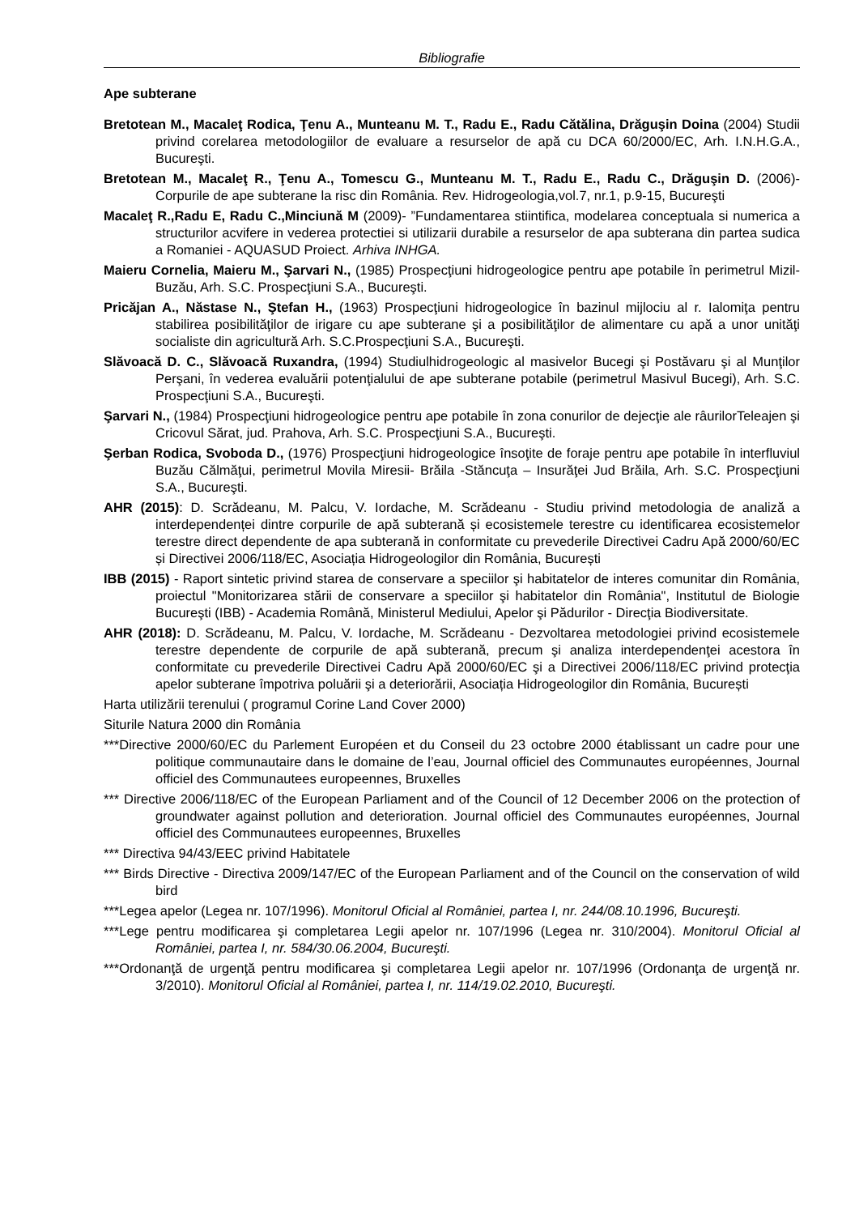Bibliografie
Ape subterane
Bretotean M., Macaleţ Rodica, Ţenu A., Munteanu M. T., Radu E., Radu Cătălina, Drăguşin Doina (2004) Studii privind corelarea metodologiilor de evaluare a resurselor de apă cu DCA 60/2000/EC, Arh. I.N.H.G.A., Bucureşti.
Bretotean M., Macaleţ R., Ţenu A., Tomescu G., Munteanu M. T., Radu E., Radu C., Drăguşin D. (2006)- Corpurile de ape subterane la risc din România. Rev. Hidrogeologia,vol.7, nr.1, p.9-15, Bucureşti
Macaleţ R.,Radu E, Radu C.,Minciună M (2009)- ”Fundamentarea stiintifica, modelarea conceptuala si numerica a structurilor acvifere in vederea protectiei si utilizarii durabile a resurselor de apa subterana din partea sudica a Romaniei - AQUASUD Proiect. Arhiva INHGA.
Maieru Cornelia, Maieru M., Şarvari N., (1985) Prospecţiuni hidrogeologice pentru ape potabile în perimetrul Mizil-Buzău, Arh. S.C. Prospecţiuni S.A., Bucureşti.
Pricăjan A., Năstase N., Ştefan H., (1963) Prospecţiuni hidrogeologice în bazinul mijlociu al r. Ialomiţa pentru stabilirea posibilităţilor de irigare cu ape subterane şi a posibilităţilor de alimentare cu apă a unor unităţi socialiste din agricultură Arh. S.C.Prospecţiuni S.A., Bucureşti.
Slăvoacă D. C., Slăvoacă Ruxandra, (1994) Studiulhidrogeologic al masivelor Bucegi şi Postăvaru şi al Munţilor Perşani, în vederea evaluării potenţialului de ape subterane potabile (perimetrul Masivul Bucegi), Arh. S.C. Prospecţiuni S.A., Bucureşti.
Şarvari N., (1984) Prospecţiuni hidrogeologice pentru ape potabile în zona conurilor de dejecţie ale râurilorTeleajen şi Cricovul Sărat, jud. Prahova, Arh. S.C. Prospecţiuni S.A., Bucureşti.
Şerban Rodica, Svoboda D., (1976) Prospecţiuni hidrogeologice însoţite de foraje pentru ape potabile în interfluviul Buzău Călmăţui, perimetrul Movila Miresii- Brăila -Stăncuţa – Insurăţei Jud Brăila, Arh. S.C. Prospecţiuni S.A., Bucureşti.
AHR (2015): D. Scrădeanu, M. Palcu, V. Iordache, M. Scrădeanu - Studiu privind metodologia de analiză a interdependenței dintre corpurile de apă subterană și ecosistemele terestre cu identificarea ecosistemelor terestre direct dependente de apa subterană in conformitate cu prevederile Directivei Cadru Apă 2000/60/EC și Directivei 2006/118/EC, Asociația Hidrogeologilor din România, București
IBB (2015) - Raport sintetic privind starea de conservare a speciilor şi habitatelor de interes comunitar din România, proiectul "Monitorizarea stării de conservare a speciilor şi habitatelor din România", Institutul de Biologie Bucureşti (IBB) - Academia Română, Ministerul Mediului, Apelor şi Pădurilor - Direcţia Biodiversitate.
AHR (2018): D. Scrădeanu, M. Palcu, V. Iordache, M. Scrădeanu - Dezvoltarea metodologiei privind ecosistemele terestre dependente de corpurile de apă subterană, precum şi analiza interdependenţei acestora în conformitate cu prevederile Directivei Cadru Apă 2000/60/EC şi a Directivei 2006/118/EC privind protecţia apelor subterane împotriva poluării şi a deteriorării, Asociația Hidrogeologilor din România, București
Harta utilizării terenului ( programul Corine Land Cover 2000)
Siturile Natura 2000 din România
***Directive 2000/60/EC du Parlement Européen et du Conseil du 23 octobre 2000 établissant un cadre pour une politique communautaire dans le domaine de l’eau, Journal officiel des Communautes européennes, Journal officiel des Communautees europeennes, Bruxelles
*** Directive 2006/118/EC of the European Parliament and of the Council of 12 December 2006 on the protection of groundwater against pollution and deterioration. Journal officiel des Communautes européennes, Journal officiel des Communautees europeennes, Bruxelles
*** Directiva 94/43/EEC privind Habitatele
*** Birds Directive - Directiva 2009/147/EC of the European Parliament and of the Council on the conservation of wild bird
***Legea apelor (Legea nr. 107/1996). Monitorul Oficial al României, partea I, nr. 244/08.10.1996, Bucureşti.
***Lege pentru modificarea şi completarea Legii apelor nr. 107/1996 (Legea nr. 310/2004). Monitorul Oficial al României, partea I, nr. 584/30.06.2004, Bucureşti.
***Ordonanţă de urgenţă pentru modificarea şi completarea Legii apelor nr. 107/1996 (Ordonanţa de urgenţă nr. 3/2010). Monitorul Oficial al României, partea I, nr. 114/19.02.2010, Bucureşti.